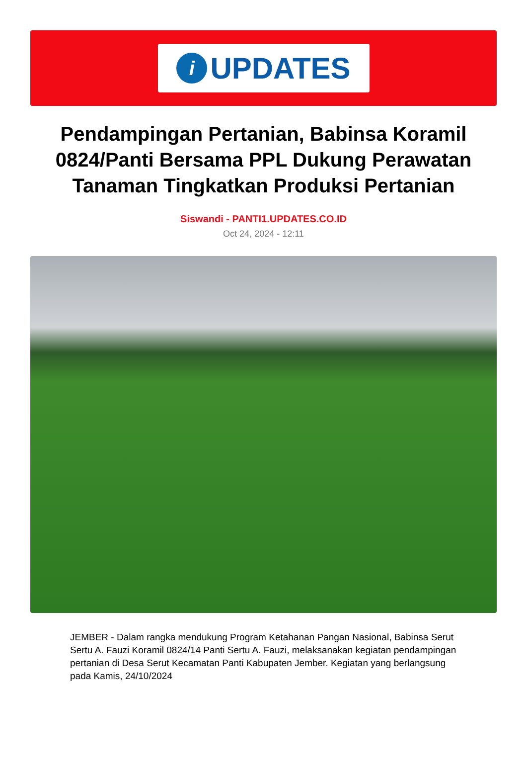i
UPDATES
Pendampingan Pertanian, Babinsa Koramil 0824/Panti Bersama PPL Dukung Perawatan Tanaman Tingkatkan Produksi Pertanian
Siswandi - PANTI1.UPDATES.CO.ID
Oct 24, 2024 - 12:11
JEMBER - Dalam rangka mendukung Program Ketahanan Pangan Nasional, Babinsa Serut Sertu A. Fauzi Koramil 0824/14 Panti Sertu A. Fauzi, melaksanakan kegiatan pendampingan pertanian di Desa Serut Kecamatan Panti Kabupaten Jember. Kegiatan yang berlangsung pada Kamis, 24/10/2024